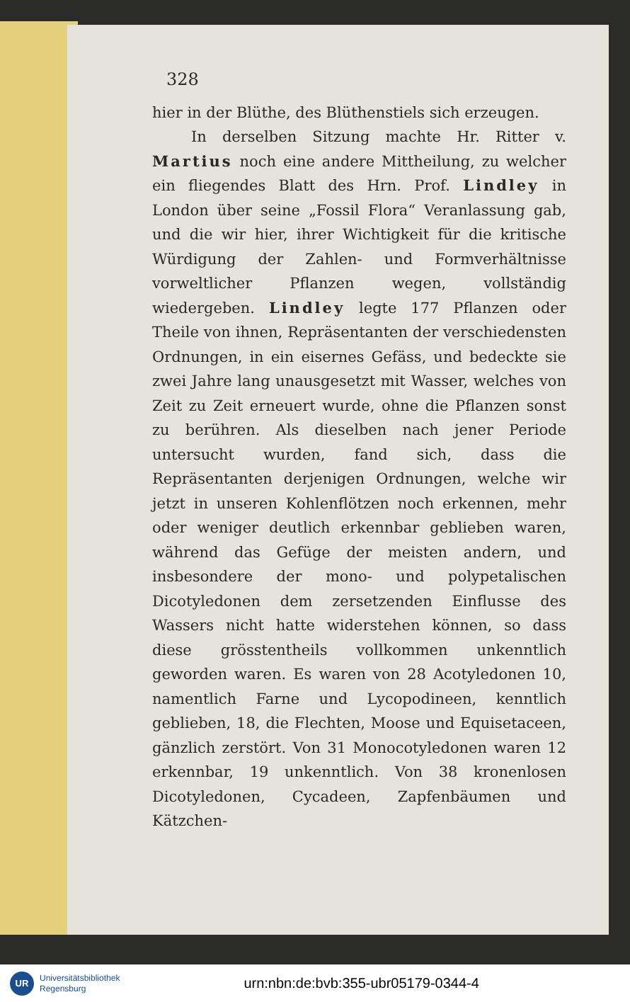328
hier in der Blüthe, des Blüthenstiels sich erzeugen.
In derselben Sitzung machte Hr. Ritter v. Martius noch eine andere Mittheilung, zu welcher ein fliegendes Blatt des Hrn. Prof. Lindley in London über seine „Fossil Flora“ Veranlassung gab, und die wir hier, ihrer Wichtigkeit für die kritische Würdigung der Zahlen- und Formverhältnisse vorweltlicher Pflanzen wegen, vollständig wiedergeben. Lindley legte 177 Pflanzen oder Theile von ihnen, Repräsentanten der verschiedensten Ordnungen, in ein eisernes Gefäss, und bedeckte sie zwei Jahre lang unausgesetzt mit Wasser, welches von Zeit zu Zeit erneuert wurde, ohne die Pflanzen sonst zu berühren. Als dieselben nach jener Periode untersucht wurden, fand sich, dass die Repräsentanten derjenigen Ordnungen, welche wir jetzt in unseren Kohlenflötzen noch erkennen, mehr oder weniger deutlich erkennbar geblieben waren, während das Gefüge der meisten andern, und insbesondere der mono- und polypetalischen Dicotyledonen dem zersetzenden Einflusse des Wassers nicht hatte widerstehen können, so dass diese grösstentheils vollkommen unkenntlich geworden waren. Es waren von 28 Acotyledonen 10, namentlich Farne und Lycopodineen, kenntlich geblieben, 18, die Flechten, Moose und Equisetaceen, gänzlich zerstört. Von 31 Monocotyledonen waren 12 erkennbar, 19 unkenntlich. Von 38 kronenlosen Dicotyledonen, Cycadeen, Zapfenbäumen und Kätzchen-
UR
Universitätsbibliothek
Regensburg
urn:nbn:de:bvb:355-ubr05179-0344-4